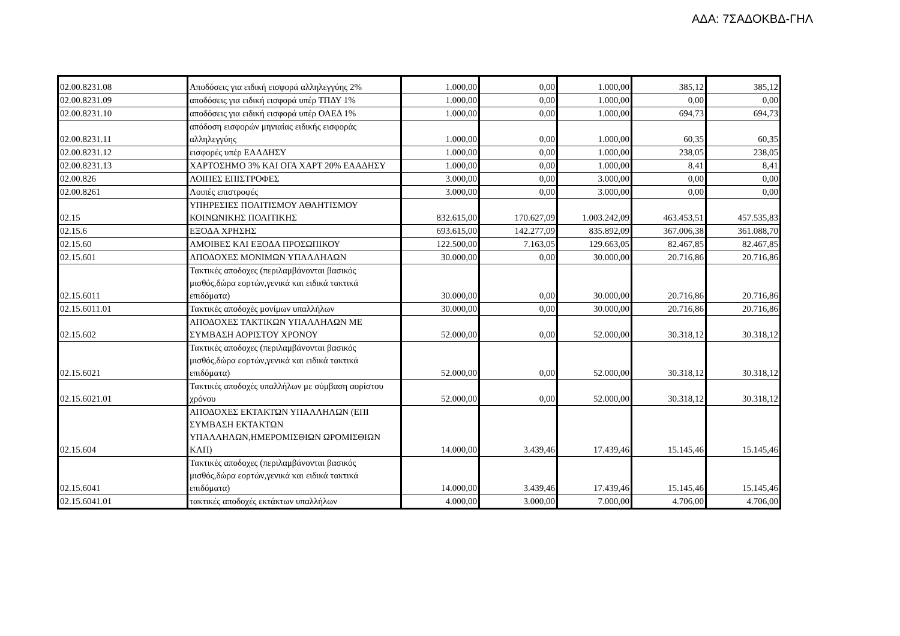ΑΔΑ: 7ΣΑΔΟΚΒΔ-ΓΗΛ
| 02.00.8231.08 | Αποδόσεις για ειδική εισφορά αλληλεγγύης 2% | 1.000,00 | 0,00 | 1.000,00 | 385,12 | 385,12 |
| 02.00.8231.09 | αποδόσεις για ειδική εισφορά υπέρ ΤΠΔΥ 1% | 1.000,00 | 0,00 | 1.000,00 | 0,00 | 0,00 |
| 02.00.8231.10 | αποδόσεις για ειδική εισφορά υπέρ ΟΑΕΔ 1% | 1.000,00 | 0,00 | 1.000,00 | 694,73 | 694,73 |
| 02.00.8231.11 | απόδοση εισφορών μηνιαίας ειδικής εισφοράς αλληλεγγύης | 1.000,00 | 0,00 | 1.000,00 | 60,35 | 60,35 |
| 02.00.8231.12 | εισφορές υπέρ ΕΑΑΔΗΣΥ | 1.000,00 | 0,00 | 1.000,00 | 238,05 | 238,05 |
| 02.00.8231.13 | ΧΑΡΤΟΣΗΜΟ 3% ΚΑΙ ΟΓΑ ΧΑΡΤ 20% ΕΑΑΔΗΣΥ | 1.000,00 | 0,00 | 1.000,00 | 8,41 | 8,41 |
| 02.00.826 | ΛΟΙΠΕΣ ΕΠΙΣΤΡΟΦΕΣ | 3.000,00 | 0,00 | 3.000,00 | 0,00 | 0,00 |
| 02.00.8261 | Λοιπές επιστροφές | 3.000,00 | 0,00 | 3.000,00 | 0,00 | 0,00 |
| 02.15 | ΥΠΗΡΕΣΙΕΣ ΠΟΛΙΤΙΣΜΟΥ ΑΘΛΗΤΙΣΜΟΥ ΚΟΙΝΩΝΙΚΗΣ ΠΟΛΙΤΙΚΗΣ | 832.615,00 | 170.627,09 | 1.003.242,09 | 463.453,51 | 457.535,83 |
| 02.15.6 | ΕΞΟΔΑ ΧΡΗΣΗΣ | 693.615,00 | 142.277,09 | 835.892,09 | 367.006,38 | 361.088,70 |
| 02.15.60 | ΑΜΟΙΒΕΣ ΚΑΙ ΕΞΟΔΑ ΠΡΟΣΩΠΙΚΟΥ | 122.500,00 | 7.163,05 | 129.663,05 | 82.467,85 | 82.467,85 |
| 02.15.601 | ΑΠΟΔΟΧΕΣ ΜΟΝΙΜΩΝ ΥΠΑΛΛΗΛΩΝ | 30.000,00 | 0,00 | 30.000,00 | 20.716,86 | 20.716,86 |
| 02.15.6011 | Τακτικές αποδοχες (περιλαμβάνονται βασικός μισθός,δώρα εορτών,γενικά και ειδικά τακτικά επιδόματα) | 30.000,00 | 0,00 | 30.000,00 | 20.716,86 | 20.716,86 |
| 02.15.6011.01 | Τακτικές αποδοχές μονίμων υπαλλήλων | 30.000,00 | 0,00 | 30.000,00 | 20.716,86 | 20.716,86 |
| 02.15.602 | ΑΠΟΔΟΧΕΣ ΤΑΚΤΙΚΩΝ ΥΠΑΛΛΗΛΩΝ ΜΕ ΣΥΜΒΑΣΗ ΑΟΡΙΣΤΟΥ ΧΡΟΝΟΥ | 52.000,00 | 0,00 | 52.000,00 | 30.318,12 | 30.318,12 |
| 02.15.6021 | Τακτικές αποδοχες (περιλαμβάνονται βασικός μισθός,δώρα εορτών,γενικά και ειδικά τακτικά επιδόματα) | 52.000,00 | 0,00 | 52.000,00 | 30.318,12 | 30.318,12 |
| 02.15.6021.01 | Τακτικές αποδοχές υπαλλήλων με σύμβαση αορίστου χρόνου | 52.000,00 | 0,00 | 52.000,00 | 30.318,12 | 30.318,12 |
| 02.15.604 | ΑΠΟΔΟΧΕΣ ΕΚΤΑΚΤΩΝ ΥΠΑΛΛΗΛΩΝ (ΕΠΙ ΣΥΜΒΑΣΗ ΕΚΤΑΚΤΩΝ ΥΠΑΛΛΗΛΩΝ,ΗΜΕΡΟΜΙΣΘΙΩΝ ΩΡΟΜΙΣΘΙΩΝ ΚΛΠ) | 14.000,00 | 3.439,46 | 17.439,46 | 15.145,46 | 15.145,46 |
| 02.15.6041 | Τακτικές αποδοχες (περιλαμβάνονται βασικός μισθός,δώρα εορτών,γενικά και ειδικά τακτικά επιδόματα) | 14.000,00 | 3.439,46 | 17.439,46 | 15.145,46 | 15.145,46 |
| 02.15.6041.01 | τακτικές αποδοχές εκτάκτων υπαλλήλων | 4.000,00 | 3.000,00 | 7.000,00 | 4.706,00 | 4.706,00 |